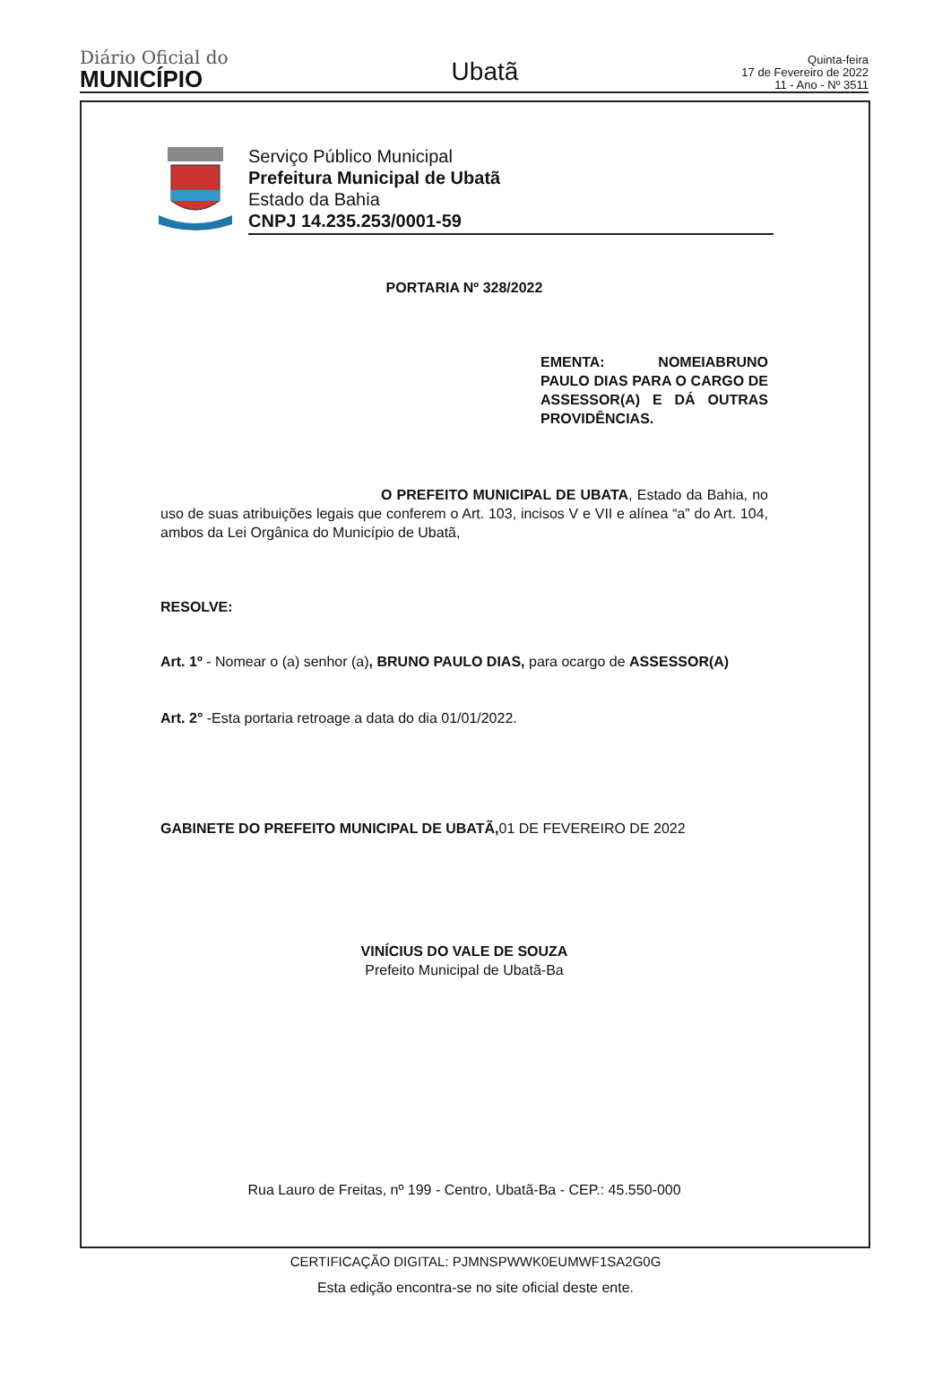Diário Oficial do
MUNICÍPIO
Ubatã
Quinta-feira
17 de Fevereiro de 2022
11 - Ano - Nº 3511
Serviço Público Municipal
Prefeitura Municipal de Ubatã
Estado da Bahia
CNPJ 14.235.253/0001-59
PORTARIA Nº 328/2022
EMENTA: NOMEIABRUNO PAULO DIAS PARA O CARGO DE ASSESSOR(A) E DÁ OUTRAS PROVIDÊNCIAS.
O PREFEITO MUNICIPAL DE UBATA, Estado da Bahia, no uso de suas atribuições legais que conferem o Art. 103, incisos V e VII e alínea “a” do Art. 104, ambos da Lei Orgânica do Município de Ubatã,
RESOLVE:
Art. 1º - Nomear o (a) senhor (a), BRUNO PAULO DIAS, para ocargo de ASSESSOR(A)
Art. 2° -Esta portaria retroage a data do dia 01/01/2022.
GABINETE DO PREFEITO MUNICIPAL DE UBATÃ, 01 DE FEVEREIRO DE 2022
VINÍCIUS DO VALE DE SOUZA
Prefeito Municipal de Ubatã-Ba
Rua Lauro de Freitas, nº 199 - Centro, Ubatã-Ba - CEP.: 45.550-000
CERTIFICAÇÃO DIGITAL: PJMNSPWWK0EUMWF1SA2G0G
Esta edição encontra-se no site oficial deste ente.